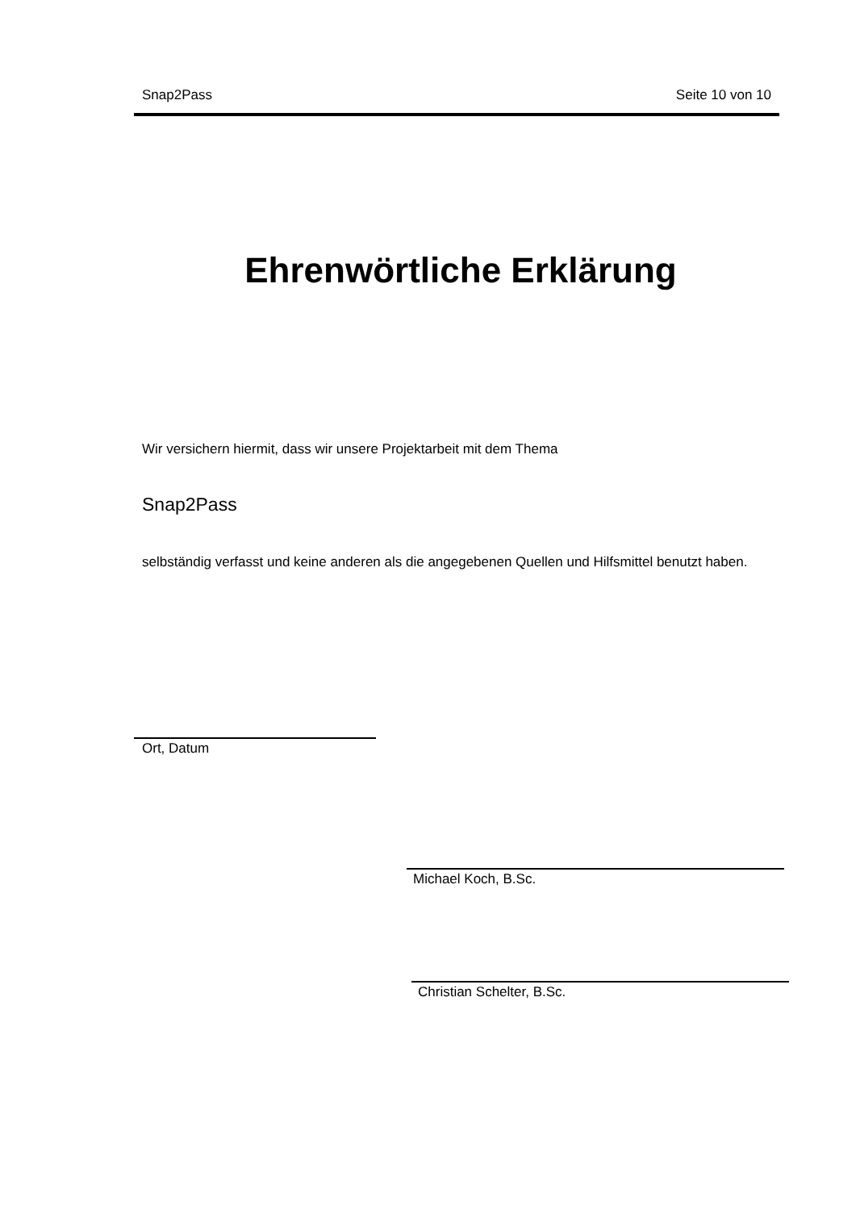Snap2Pass Seite 10 von 10
Ehrenwörtliche Erklärung
Wir versichern hiermit, dass wir unsere Projektarbeit mit dem Thema
Snap2Pass
selbständig verfasst und keine anderen als die angegebenen Quellen und Hilfsmittel benutzt haben.
Ort, Datum
Michael Koch, B.Sc.
Christian Schelter, B.Sc.